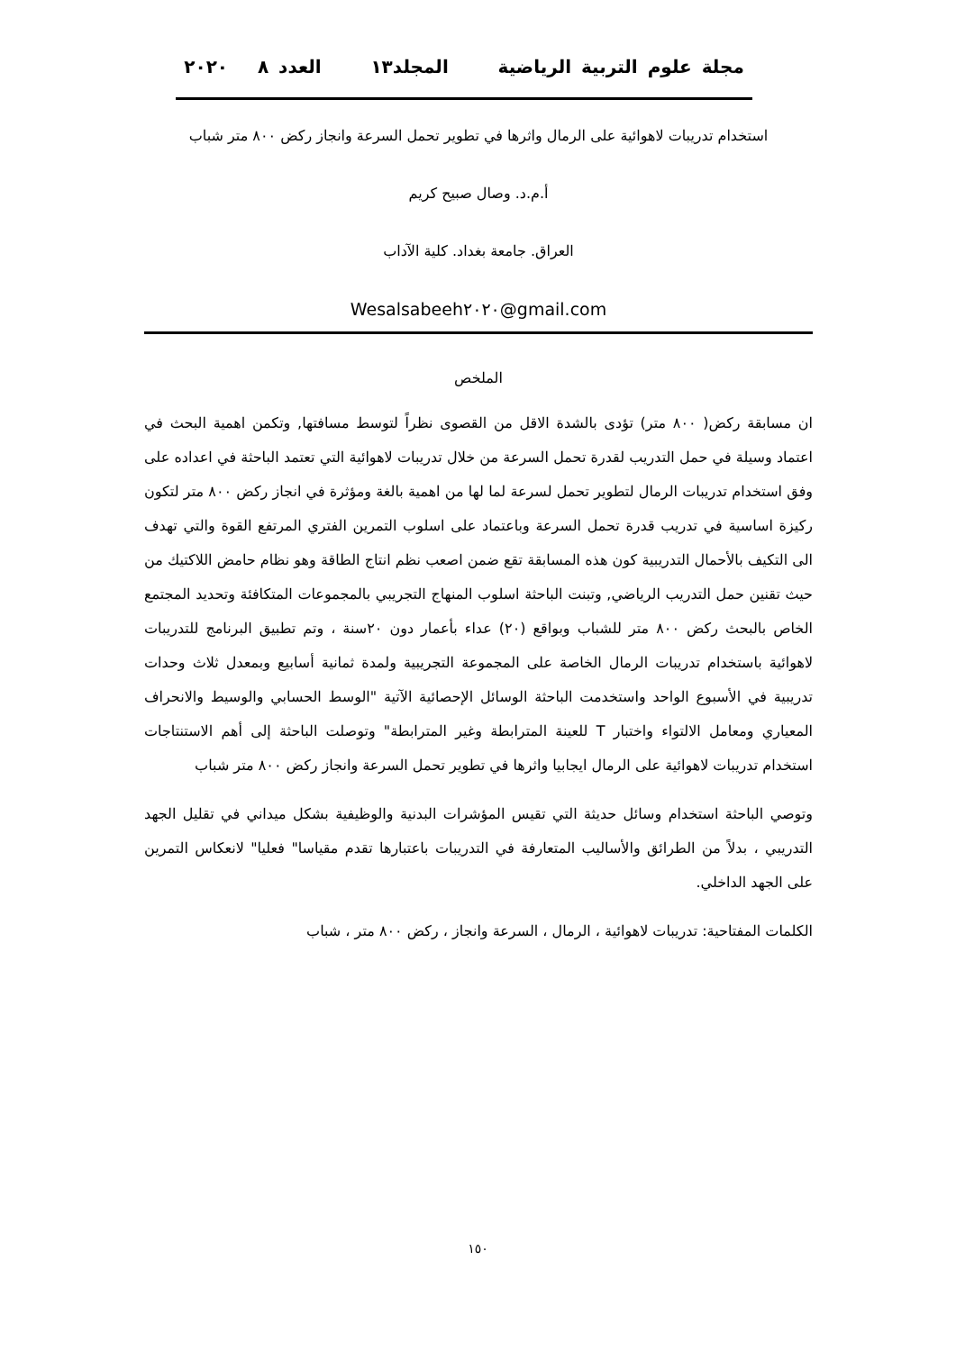مجلة علوم التربية الرياضية المجلد١٣ العدد ٨ ٢٠٢٠
استخدام تدريبات لاهوائية على الرمال واثرها في تطوير تحمل السرعة وانجاز ركض ٨٠٠ متر شباب
أ.م.د. وصال صبيح كريم
العراق. جامعة بغداد. كلية الآداب
Wesalsabeeh٢٠٢٠@gmail.com
الملخص
ان مسابقة ركض( ٨٠٠ متر) تؤدى بالشدة الاقل من القصوى نظراً لتوسط مسافتها, وتكمن اهمية البحث في اعتماد وسيلة في حمل التدريب لقدرة تحمل السرعة من خلال تدريبات لاهوائية التي تعتمد الباحثة في اعداده على وفق استخدام تدريبات الرمال لتطوير تحمل لسرعة لما لها من اهمية بالغة ومؤثرة في انجاز ركض ٨٠٠ متر لتكون ركيزة اساسية في تدريب قدرة تحمل السرعة وباعتماد على اسلوب التمرين الفتري المرتفع القوة والتي تهدف الى التكيف بالأحمال التدريبية كون هذه المسابقة تقع ضمن اصعب نظم انتاج الطاقة وهو نظام حامض اللاكتيك من حيث تقنين حمل التدريب الرياضي, وتبنت الباحثة اسلوب المنهاج التجريبي بالمجموعات المتكافئة وتحديد المجتمع الخاص بالبحث ركض ٨٠٠ متر للشباب وبواقع (٢٠) عداء بأعمار دون ٢٠سنة ، وتم تطبيق البرنامج للتدريبات لاهوائية باستخدام تدريبات الرمال الخاصة على المجموعة التجريبية ولمدة ثمانية أسابيع وبمعدل ثلاث وحدات تدريبية في الأسبوع الواحد واستخدمت الباحثة الوسائل الإحصائية الآتية "الوسط الحسابي والوسيط والانحراف المعياري ومعامل الالتواء واختبار T للعينة المترابطة وغير المترابطة" وتوصلت الباحثة إلى أهم الاستنتاجات استخدام تدريبات لاهوائية على الرمال ايجابيا واثرها في تطوير تحمل السرعة وانجاز ركض ٨٠٠ متر شباب
وتوصي الباحثة استخدام وسائل حديثة التي تقيس المؤشرات البدنية والوظيفية بشكل ميداني في تقليل الجهد التدريبي ، بدلاً من الطرائق والأساليب المتعارفة في التدريبات باعتبارها تقدم مقياسا" فعليا" لانعكاس التمرين على الجهد الداخلي.
الكلمات المفتاحية: تدريبات لاهوائية ، الرمال ، السرعة وانجاز ، ركض ٨٠٠ متر ، شباب
١٥٠